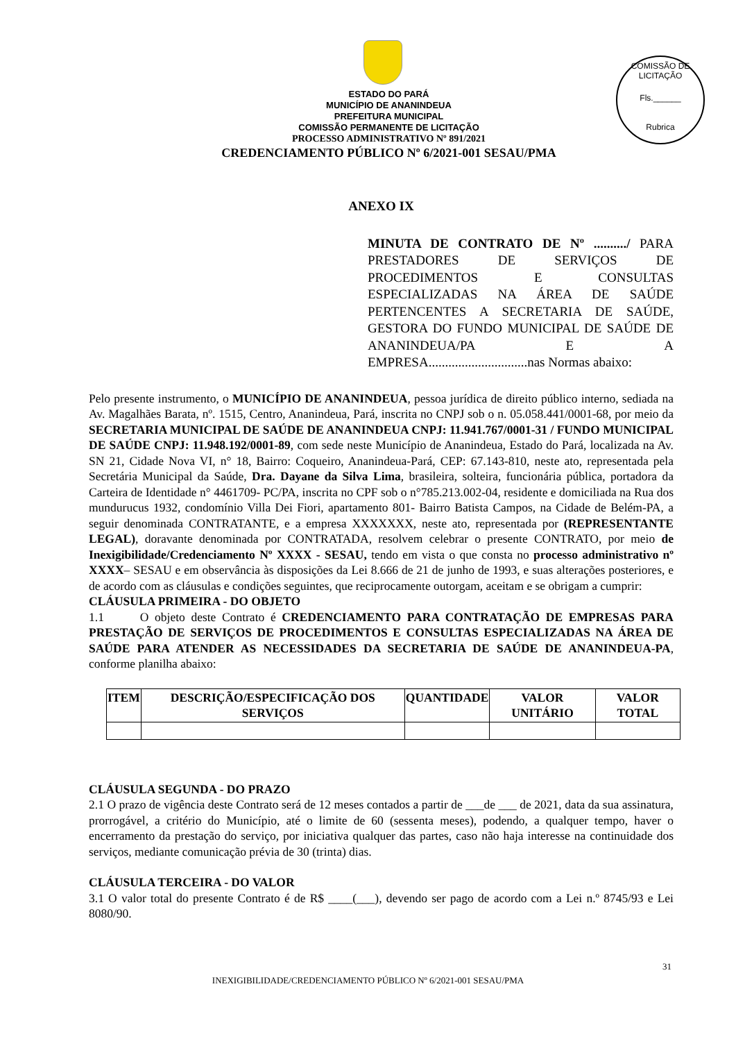COMISSÃO DE LICITAÇÃO
Fls.______
Rubrica
ESTADO DO PARÁ
MUNICÍPIO DE ANANINDEUA
PREFEITURA MUNICIPAL
COMISSÃO PERMANENTE DE LICITAÇÃO
PROCESSO ADMINISTRATIVO Nº 891/2021
CREDENCIAMENTO PÚBLICO Nº 6/2021-001 SESAU/PMA
ANEXO IX
MINUTA DE CONTRATO DE Nº ........../ PARA PRESTADORES DE SERVIÇOS DE PROCEDIMENTOS E CONSULTAS ESPECIALIZADAS NA ÁREA DE SAÚDE PERTENCENTES A SECRETARIA DE SAÚDE, GESTORA DO FUNDO MUNICIPAL DE SAÚDE DE ANANINDEUA/PA E A EMPRESA..............................nas Normas abaixo:
Pelo presente instrumento, o MUNICÍPIO DE ANANINDEUA, pessoa jurídica de direito público interno, sediada na Av. Magalhães Barata, nº. 1515, Centro, Ananindeua, Pará, inscrita no CNPJ sob o n. 05.058.441/0001-68, por meio da SECRETARIA MUNICIPAL DE SAÚDE DE ANANINDEUA CNPJ: 11.941.767/0001-31 / FUNDO MUNICIPAL DE SAÚDE CNPJ: 11.948.192/0001-89, com sede neste Município de Ananindeua, Estado do Pará, localizada na Av. SN 21, Cidade Nova VI, n° 18, Bairro: Coqueiro, Ananindeua-Pará, CEP: 67.143-810, neste ato, representada pela Secretária Municipal da Saúde, Dra. Dayane da Silva Lima, brasileira, solteira, funcionária pública, portadora da Carteira de Identidade n° 4461709- PC/PA, inscrita no CPF sob o n°785.213.002-04, residente e domiciliada na Rua dos mundurucus 1932, condomínio Villa Dei Fiori, apartamento 801- Bairro Batista Campos, na Cidade de Belém-PA, a seguir denominada CONTRATANTE, e a empresa XXXXXXX, neste ato, representada por (REPRESENTANTE LEGAL), doravante denominada por CONTRATADA, resolvem celebrar o presente CONTRATO, por meio de Inexigibilidade/Credenciamento Nº XXXX - SESAU, tendo em vista o que consta no processo administrativo nº XXXX– SESAU e em observância às disposições da Lei 8.666 de 21 de junho de 1993, e suas alterações posteriores, e de acordo com as cláusulas e condições seguintes, que reciprocamente outorgam, aceitam e se obrigam a cumprir:
CLÁUSULA PRIMEIRA - DO OBJETO
1.1 O objeto deste Contrato é CREDENCIAMENTO PARA CONTRATAÇÃO DE EMPRESAS PARA PRESTAÇÃO DE SERVIÇOS DE PROCEDIMENTOS E CONSULTAS ESPECIALIZADAS NA ÁREA DE SAÚDE PARA ATENDER AS NECESSIDADES DA SECRETARIA DE SAÚDE DE ANANINDEUA-PA, conforme planilha abaixo:
| ITEM | DESCRIÇÃO/ESPECIFICAÇÃO DOS SERVIÇOS | QUANTIDADE | VALOR UNITÁRIO | VALOR TOTAL |
| --- | --- | --- | --- | --- |
CLÁUSULA SEGUNDA - DO PRAZO
2.1 O prazo de vigência deste Contrato será de 12 meses contados a partir de ___de ___ de 2021, data da sua assinatura, prorrogável, a critério do Município, até o limite de 60 (sessenta meses), podendo, a qualquer tempo, haver o encerramento da prestação do serviço, por iniciativa qualquer das partes, caso não haja interesse na continuidade dos serviços, mediante comunicação prévia de 30 (trinta) dias.
CLÁUSULA TERCEIRA - DO VALOR
3.1 O valor total do presente Contrato é de R$ ____(___), devendo ser pago de acordo com a Lei n.º 8745/93 e Lei 8080/90.
31
INEXIGIBILIDADE/CREDENCIAMENTO PÚBLICO Nº 6/2021-001 SESAU/PMA